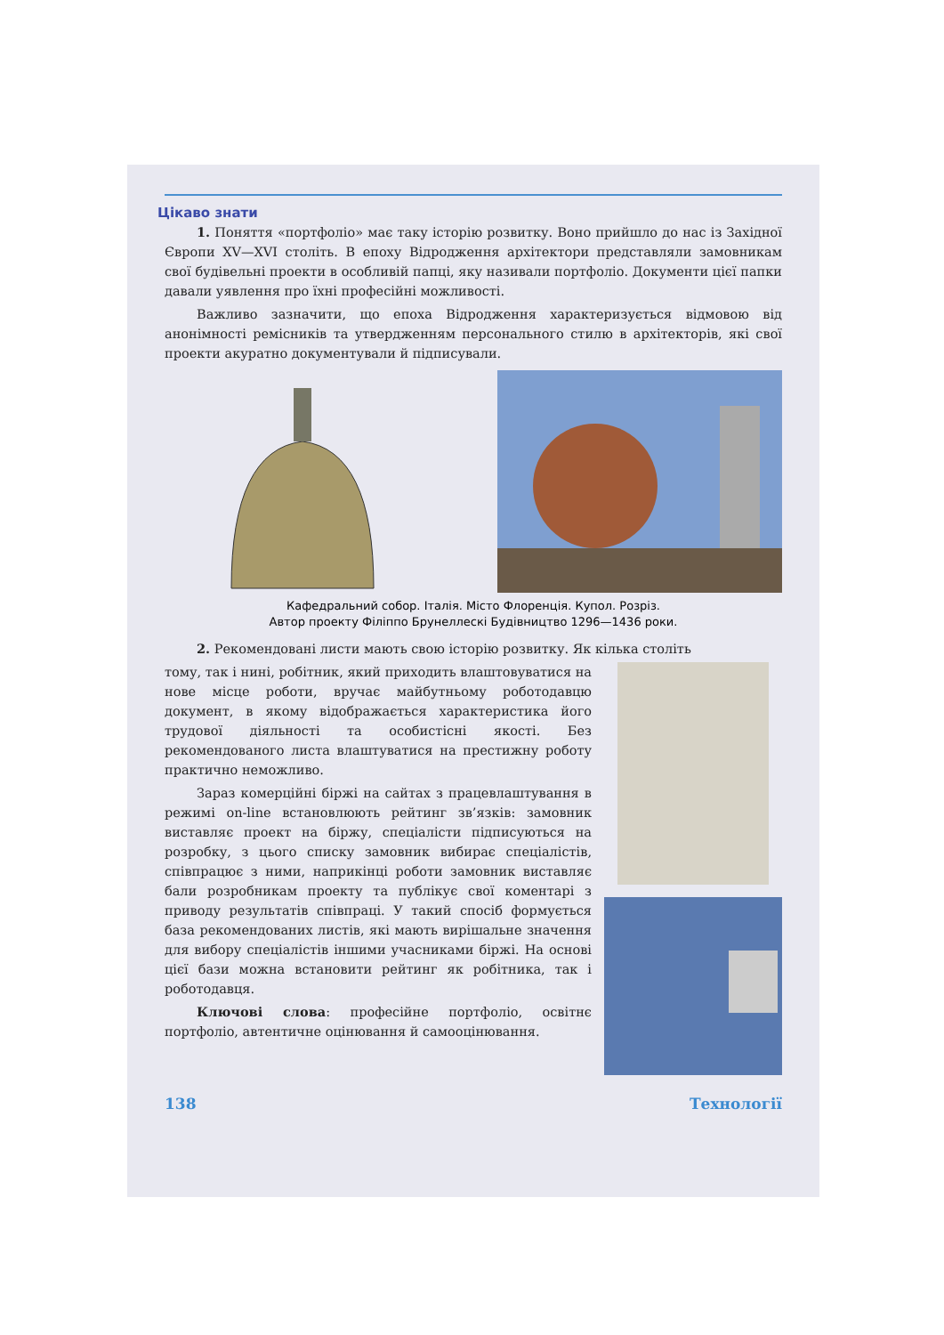Цікаво знати
1. Поняття «портфоліо» має таку історію розвитку. Воно прийшло до нас із Західної Європи XV—XVI століть. В епоху Відродження архітектори представляли замовникам свої будівельні проекти в особливій папці, яку називали портфоліо. Документи цієї папки давали уявлення про їхні професійні можливості.
Важливо зазначити, що епоха Відродження характеризується відмовою від анонімності ремісників та утвердженням персонального стилю в архітекторів, які свої проекти акуратно документували й підписували.
Кафедральний собор. Італія. Місто Флоренція. Купол. Розріз.
Автор проекту Філіппо Брунеллескі Будівництво 1296—1436 роки.
2. Рекомендовані листи мають свою історію розвитку. Як кілька століть
тому, так і нині, робітник, який приходить влаштовуватися на нове місце роботи, вручає майбутньому роботодавцю документ, в якому відображається характеристика його трудової діяльності та особистісні якості. Без рекомендованого листа влаштуватися на престижну роботу практично неможливо.
Зараз комерційні біржі на сайтах з працевлаштування в режимі on-line встановлюють рейтинг зв’язків: замовник виставляє проект на біржу, спеціалісти підписуються на розробку, з цього списку замовник вибирає спеціалістів, співпрацює з ними, наприкінці роботи замовник виставляє бали розробникам проекту та публікує свої коментарі з приводу результатів співпраці. У такий спосіб формується база рекомендованих листів, які мають вирішальне значення для вибору спеціалістів іншими учасниками біржі. На основі цієї бази можна встановити рейтинг як робітника, так і роботодавця.
Ключові слова: професійне портфоліо, освітнє портфоліо, автентичне оцінювання й самооцінювання.
138 Технології